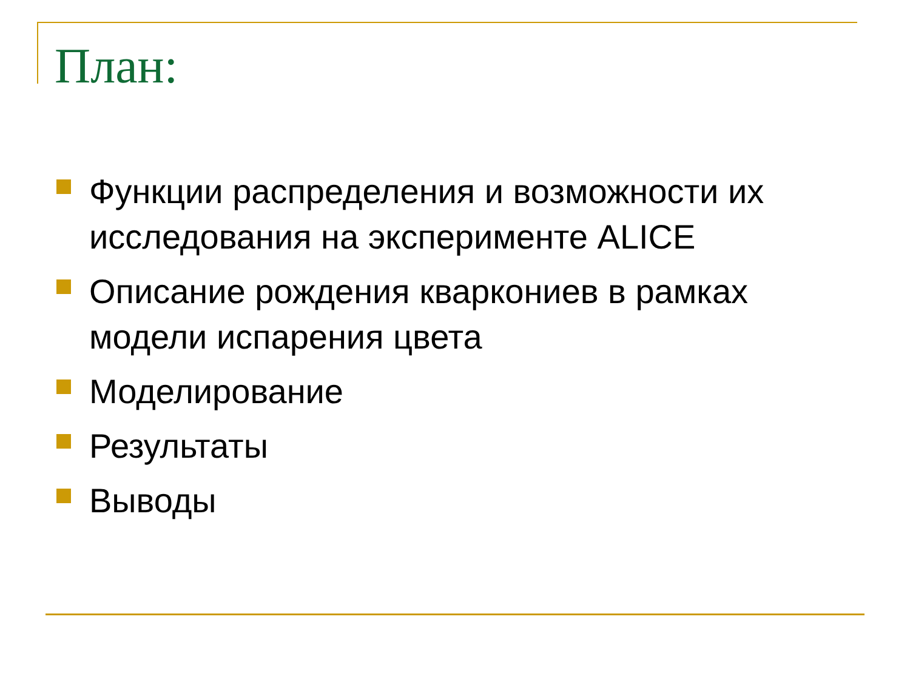План:
Функции распределения и возможности их исследования на эксперименте ALICE
Описание рождения кваркониев в рамках модели испарения цвета
Моделирование
Результаты
Выводы